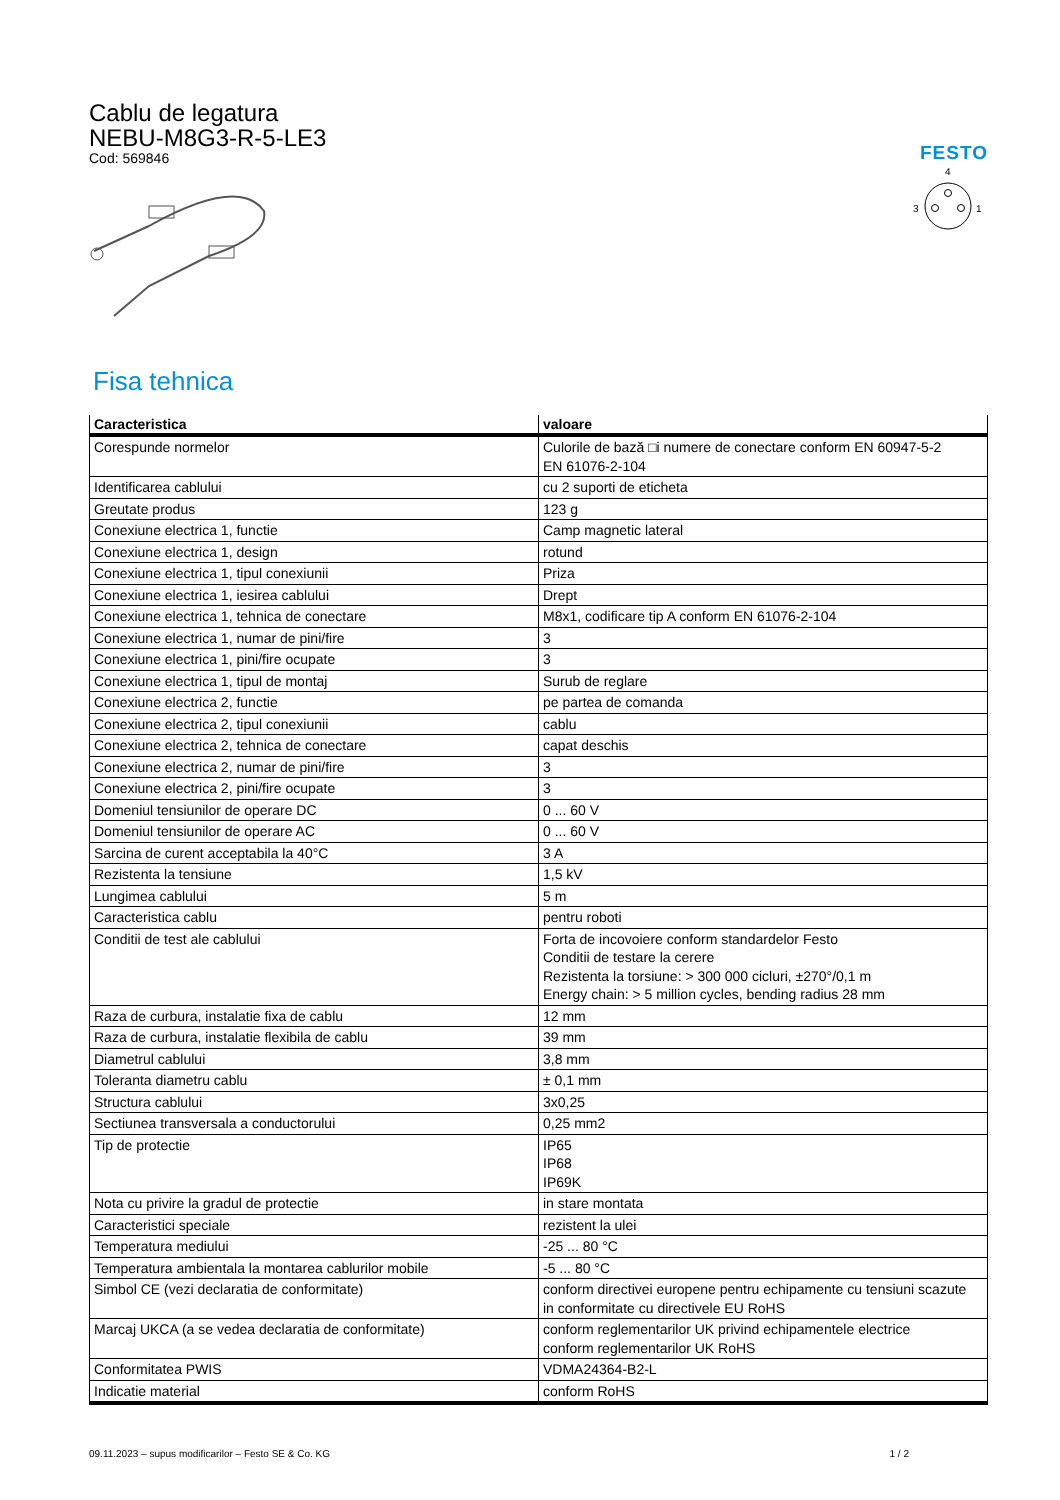Cablu de legatura
NEBU-M8G3-R-5-LE3
Cod: 569846
FESTO
4
3
1
Fisa tehnica
| Caracteristica | valoare |
| --- | --- |
| Corespunde normelor | Culorile de bază □i numere de conectare conform EN 60947-5-2 EN 61076-2-104 |
| Identificarea cablului | cu 2 suporti de eticheta |
| Greutate produs | 123 g |
| Conexiune electrica 1, functie | Camp magnetic lateral |
| Conexiune electrica 1, design | rotund |
| Conexiune electrica 1, tipul conexiunii | Priza |
| Conexiune electrica 1, iesirea cablului | Drept |
| Conexiune electrica 1, tehnica de conectare | M8x1, codificare tip A conform EN 61076-2-104 |
| Conexiune electrica 1, numar de pini/fire | 3 |
| Conexiune electrica 1, pini/fire ocupate | 3 |
| Conexiune electrica 1, tipul de montaj | Surub de reglare |
| Conexiune electrica 2, functie | pe partea de comanda |
| Conexiune electrica 2, tipul conexiunii | cablu |
| Conexiune electrica 2, tehnica de conectare | capat deschis |
| Conexiune electrica 2, numar de pini/fire | 3 |
| Conexiune electrica 2, pini/fire ocupate | 3 |
| Domeniul tensiunilor de operare DC | 0 ... 60 V |
| Domeniul tensiunilor de operare AC | 0 ... 60 V |
| Sarcina de curent acceptabila la 40°C | 3 A |
| Rezistenta la tensiune | 1,5 kV |
| Lungimea cablului | 5 m |
| Caracteristica cablu | pentru roboti |
| Conditii de test ale cablului | Forta de incovoiere conform standardelor Festo Conditii de testare la cerere Rezistenta la torsiune: > 300 000 cicluri, ±270°/0,1 m Energy chain: > 5 million cycles, bending radius 28 mm |
| Raza de curbura, instalatie fixa de cablu | 12 mm |
| Raza de curbura, instalatie flexibila de cablu | 39 mm |
| Diametrul cablului | 3,8 mm |
| Toleranta diametru cablu | ± 0,1 mm |
| Structura cablului | 3x0,25 |
| Sectiunea transversala a conductorului | 0,25 mm2 |
| Tip de protectie | IP65 IP68 IP69K |
| Nota cu privire la gradul de protectie | in stare montata |
| Caracteristici speciale | rezistent la ulei |
| Temperatura mediului | -25 ... 80 °C |
| Temperatura ambientala la montarea cablurilor mobile | -5 ... 80 °C |
| Simbol CE (vezi declaratia de conformitate) | conform directivei europene pentru echipamente cu tensiuni scazute in conformitate cu directivele EU RoHS |
| Marcaj UKCA (a se vedea declaratia de conformitate) | conform reglementarilor UK privind echipamentele electrice conform reglementarilor UK RoHS |
| Conformitatea PWIS | VDMA24364-B2-L |
| Indicatie material | conform RoHS |
09.11.2023 – supus modificarilor – Festo SE & Co. KG 1 / 2